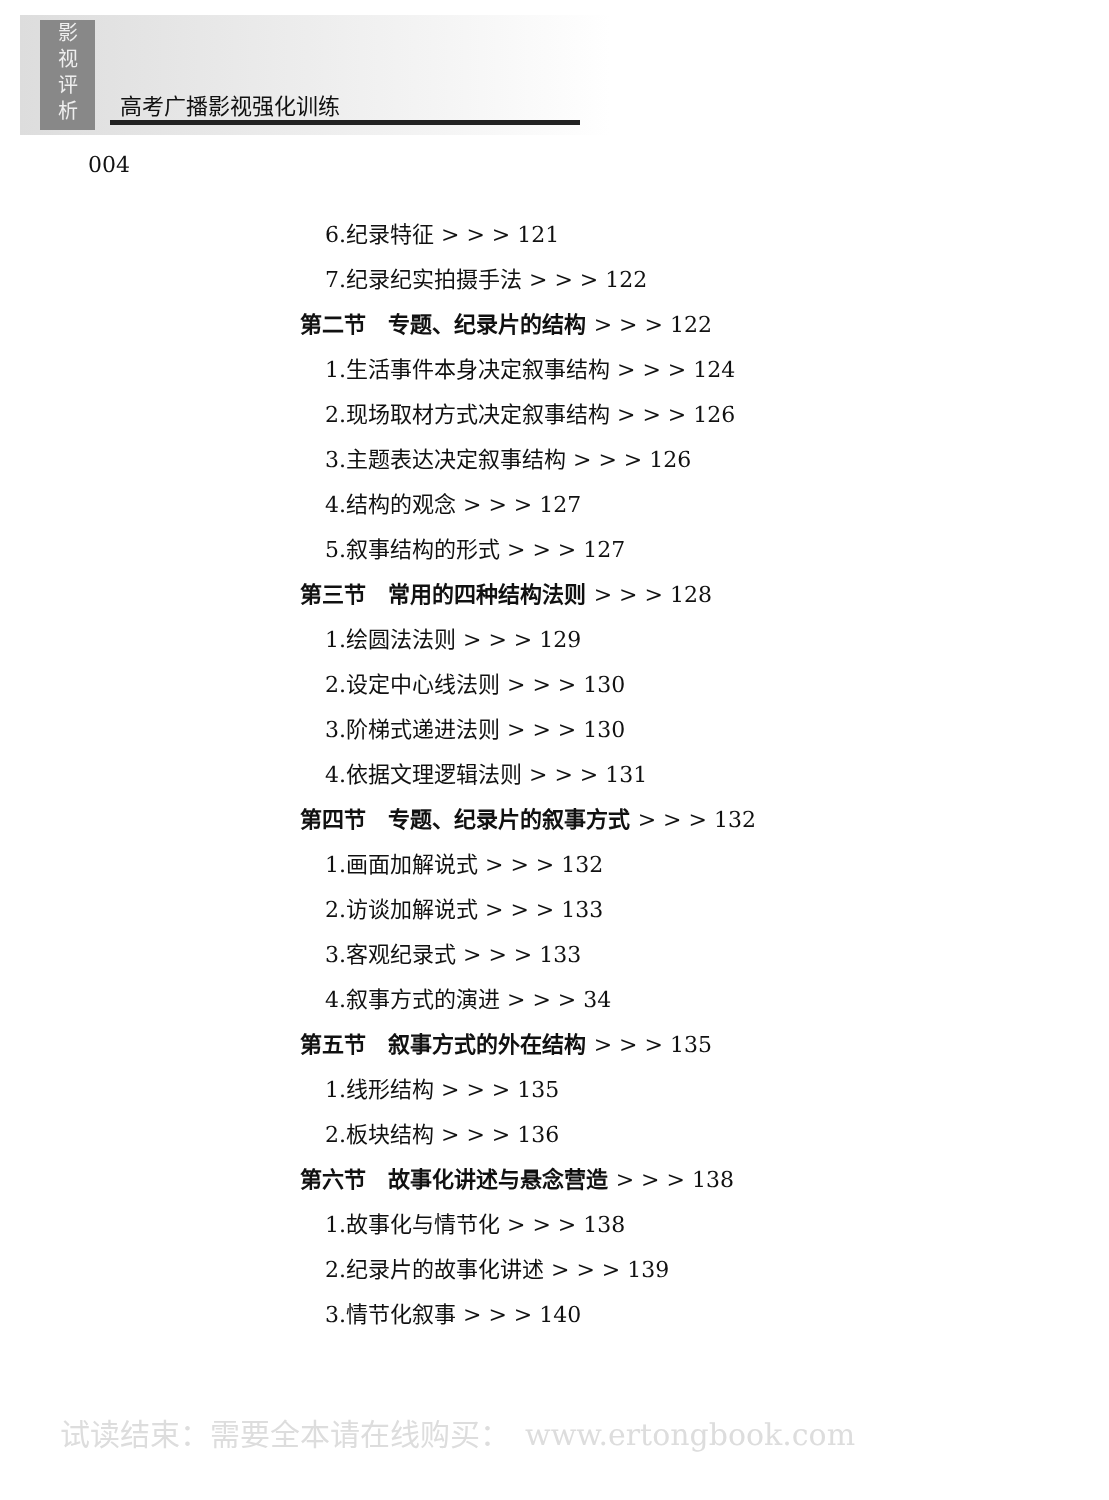影
视
评
析
高考广播影视强化训练
004
6.纪录特征 > > > 121
7.纪录纪实拍摄手法 > > > 122
第二节　专题、纪录片的结构 > > > 122
1.生活事件本身决定叙事结构 > > > 124
2.现场取材方式决定叙事结构 > > > 126
3.主题表达决定叙事结构 > > > 126
4.结构的观念 > > > 127
5.叙事结构的形式 > > > 127
第三节　常用的四种结构法则 > > > 128
1.绘圆法法则 > > > 129
2.设定中心线法则 > > > 130
3.阶梯式递进法则 > > > 130
4.依据文理逻辑法则 > > > 131
第四节　专题、纪录片的叙事方式 > > > 132
1.画面加解说式 > > > 132
2.访谈加解说式 > > > 133
3.客观纪录式 > > > 133
4.叙事方式的演进 > > > 34
第五节　叙事方式的外在结构 > > > 135
1.线形结构 > > > 135
2.板块结构 > > > 136
第六节　故事化讲述与悬念营造 > > > 138
1.故事化与情节化 > > > 138
2.纪录片的故事化讲述 > > > 139
3.情节化叙事 > > > 140
试读结束：需要全本请在线购买：　www.ertongbook.com